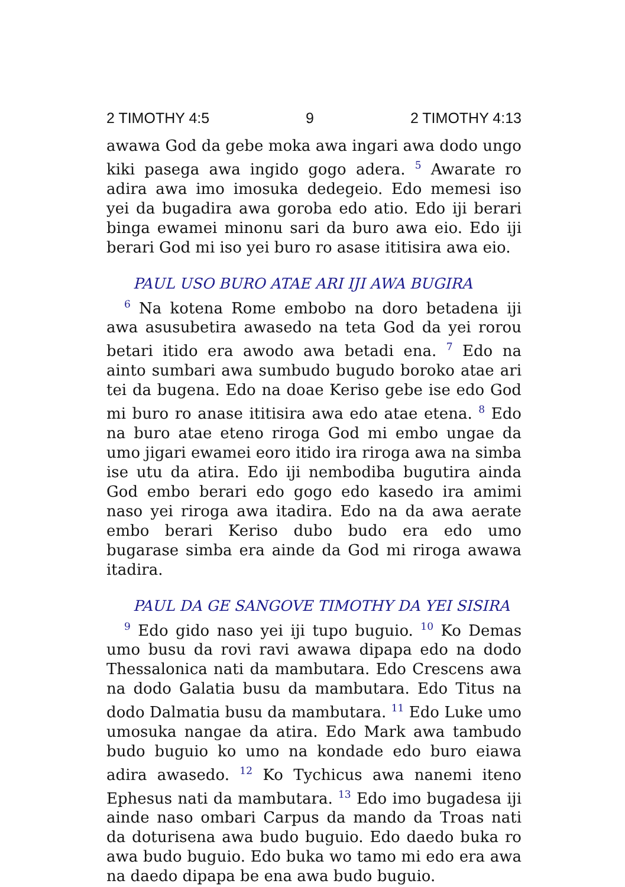2 TIMOTHY 4:5 9 2 TIMOTHY 4:13
awawa God da gebe moka awa ingari awa dodo ungo kiki pasega awa ingido gogo adera. <sup>5</sup> Awarate ro adira awa imo imosuka dedegeio. Edo memesi iso yei da bugadira awa goroba edo atio. Edo iji berari binga ewamei minonu sari da buro awa eio. Edo iji berari God mi iso yei buro ro asase ititisira awa eio.
PAUL USO BURO ATAE ARI IJI AWA BUGIRA
<sup>6</sup> Na kotena Rome embobo na doro betadena iji awa asusubetira awasedo na teta God da yei rorou betari itido era awodo awa betadi ena. <sup>7</sup> Edo na ainto sumbari awa sumbudo bugudo boroko atae ari tei da bugena. Edo na doae Keriso gebe ise edo God mi buro ro anase ititisira awa edo atae etena. <sup>8</sup> Edo na buro atae eteno riroga God mi embo ungae da umo jigari ewamei eoro itido ira riroga awa na simba ise utu da atira. Edo iji nembodiba bugutira ainda God embo berari edo gogo edo kasedo ira amimi naso yei riroga awa itadira. Edo na da awa aerate embo berari Keriso dubo budo era edo umo bugarase simba era ainde da God mi riroga awawa itadira.
PAUL DA GE SANGOVE TIMOTHY DA YEI SISIRA
<sup>9</sup> Edo gido naso yei iji tupo buguio. <sup>10</sup> Ko Demas umo busu da rovi ravi awawa dipapa edo na dodo Thessalonica nati da mambutara. Edo Crescens awa na dodo Galatia busu da mambutara. Edo Titus na dodo Dalmatia busu da mambutara. <sup>11</sup> Edo Luke umo umosuka nangae da atira. Edo Mark awa tambudo budo buguio ko umo na kondade edo buro eiawa adira awasedo. <sup>12</sup> Ko Tychicus awa nanemi iteno Ephesus nati da mambutara. <sup>13</sup> Edo imo bugadesa iji ainde naso ombari Carpus da mando da Troas nati da doturisena awa budo buguio. Edo daedo buka ro awa budo buguio. Edo buka wo tamo mi edo era awa na daedo dipapa be ena awa budo buguio.